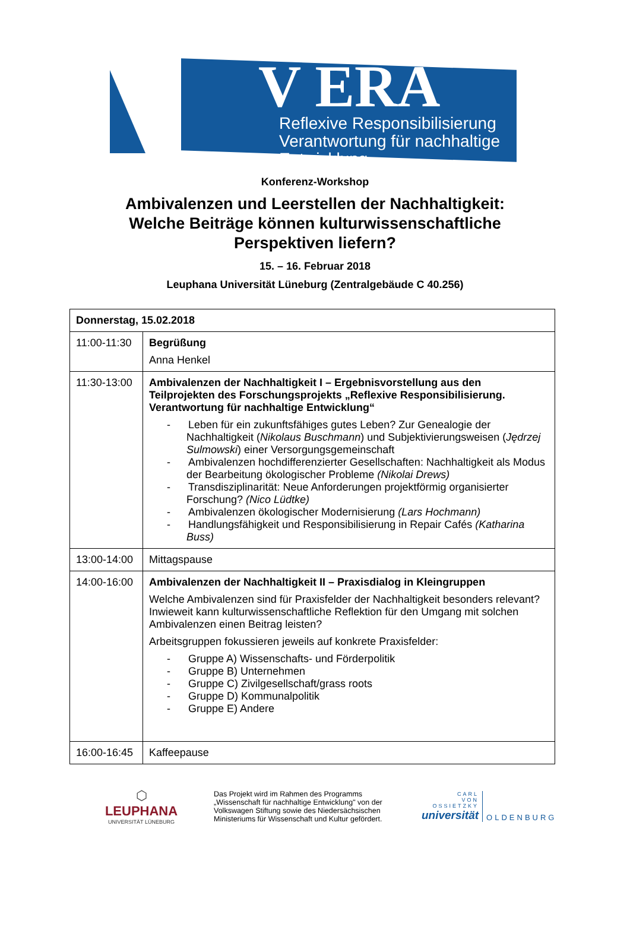V ERA
Reflexive Responsibilisierung
Verantwortung für nachhaltige Entwicklung
Konferenz-Workshop
Ambivalenzen und Leerstellen der Nachhaltigkeit:
Welche Beiträge können kulturwissenschaftliche
Perspektiven liefern?
15. – 16. Februar 2018
Leuphana Universität Lüneburg (Zentralgebäude C 40.256)
| Donnerstag, 15.02.2018 | |
| 11:00-11:30 | Begrüßung Anna Henkel |
| 11:30-13:00 | Ambivalenzen der Nachhaltigkeit I – Ergebnisvorstellung aus den Teilprojekten des Forschungsprojekts „Reflexive Responsibilisierung. Verantwortung für nachhaltige Entwicklung“ - Leben für ein zukunftsfähiges gutes Leben? Zur Genealogie der Nachhaltigkeit ( Nikolaus Buschmann ) und Subjektivierungsweisen ( Jędrzej Sulmowski ) einer Versorgungsgemeinschaft - Ambivalenzen hochdifferenzierter Gesellschaften: Nachhaltigkeit als Modus der Bearbeitung ökologischer Probleme (Nikolai Drews) - Transdisziplinarität: Neue Anforderungen projektförmig organisierter Forschung? (Nico Lüdtke) - Ambivalenzen ökologischer Modernisierung (Lars Hochmann) - Handlungsfähigkeit und Responsibilisierung in Repair Cafés (Katharina Buss) |
| 13:00-14:00 | Mittagspause |
| 14:00-16:00 | Ambivalenzen der Nachhaltigkeit II – Praxisdialog in Kleingruppen Welche Ambivalenzen sind für Praxisfelder der Nachhaltigkeit besonders relevant? Inwieweit kann kulturwissenschaftliche Reflektion für den Umgang mit solchen Ambivalenzen einen Beitrag leisten? Arbeitsgruppen fokussieren jeweils auf konkrete Praxisfelder: - Gruppe A) Wissenschafts- und Förderpolitik - Gruppe B) Unternehmen - Gruppe C) Zivilgesellschaft/grass roots - Gruppe D) Kommunalpolitik - Gruppe E) Andere |
| 16:00-16:45 | Kaffeepause |
⬡
LEUPHANA
UNIVERSITÄT LÜNEBURG
Das Projekt wird im Rahmen des Programms „Wissenschaft für nachhaltige Entwicklung" von der Volkswagen Stiftung sowie des Niedersächsischen Ministeriums für Wissenschaft und Kultur gefördert.
CARL
VON
OSSIETZKY
universität
OLDENBURG